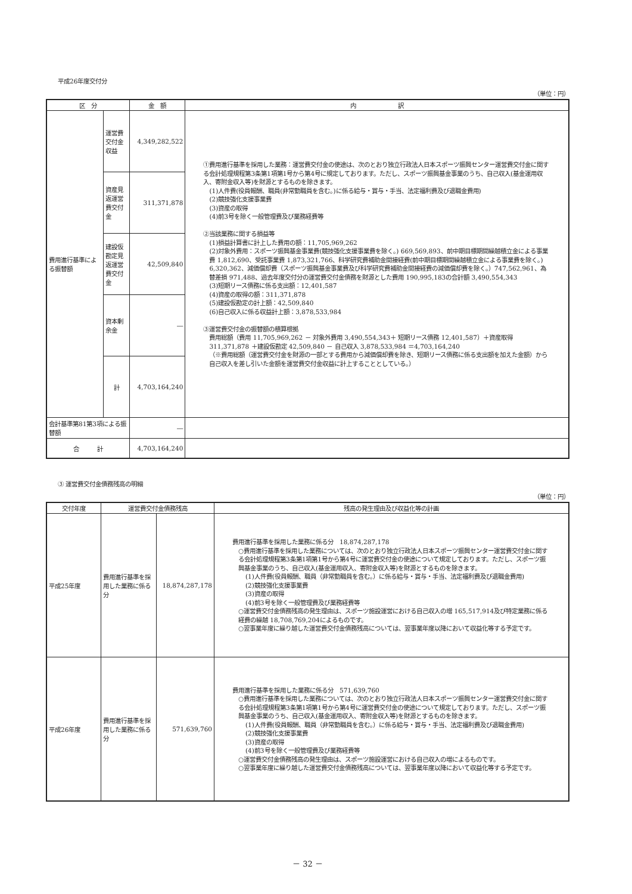平成26年度交付分
（単位：円）
| 区 分 | | 金 額 | 内 訳 |
| --- | --- | --- | --- |
| 費用進行基準による振替額 | 運営費交付金収益 | 4,349,282,522 | ①費用進行基準を採用した業務：運営費交付金の使途は、次のとおり独立行政法人日本スポーツ振興センター運営費交付金に関する会計処理規程第3条第1項第1号から第4号に規定しております。ただし、スポーツ振興基金事業のうち、自己収入(基金運用収入、寄附金収入等)を財源とするものを除きます。 (1)人件費(役員報酬、職員(非常勤職員を含む。)に係る給与・賞与・手当、法定福利費及び退職金費用) (2)競技強化支援事業費 (3)資産の取得 (4)前3号を除く一般管理費及び業務経費等 ②当該業務に関する損益等 (1)損益計算書に計上した費用の額：11,705,969,262 (2)対象外費用：スポーツ振興基金事業費(競技強化支援事業費を除く。) 669,569,893、前中期目標期間繰越積立金による事業費 1,812,690、受託事業費 1,873,321,766、科学研究費補助金間接経費(前中期目標期間繰越積立金による事業費を除く。) 6,320,362、減価償却費（スポーツ振興基金事業費及び科学研究費補助金間接経費の減価償却費を除く。）747,562,961、為替差損 971,488、過去年度交付分の運営費交付金債務を財源とした費用 190,995,183の合計額 3,490,554,343 (3)短期リース債務に係る支出額：12,401,587 (4)資産の取得の額：311,371,878 (5)建設仮勘定の計上額：42,509,840 (6)自己収入に係る収益計上額：3,878,533,984 ③運営費交付金の振替額の積算根拠 費用総額（費用 11,705,969,262 － 対象外費用 3,490,554,343＋ 短期リース債務 12,401,587）＋資産取得 311,371,878 ＋建設仮勘定 42,509,840 － 自己収入 3,878,533,984 ＝4,703,164,240 （※費用総額（運営費交付金を財源の一部とする費用から減価償却費を除き、短期リース債務に係る支出額を加えた金額）から自己収入を差し引いた金額を運営費交付金収益に計上することとしている。） |
| | 資産見返運営費交付金 | 311,371,878 | |
| | 建設仮勘定見返運営費交付金 | 42,509,840 | |
| | 資本剰余金 | ― | |
| | 計 | 4,703,164,240 | |
| 会計基準第81第3項による振替額 | | ― | |
| 合 計 | | 4,703,164,240 | |
③ 運営費交付金債務残高の明細
（単位：円）
| 交付年度 | 運営費交付金債務残高 | | 残高の発生理由及び収益化等の計画 |
| --- | --- | --- | --- |
| 平成25年度 | 費用進行基準を採用した業務に係る分 | 18,874,287,178 | 費用進行基準を採用した業務に係る分 18,874,287,178 ○費用進行基準を採用した業務については、次のとおり独立行政法人日本スポーツ振興センター運営費交付金に関する会計処理規程第3条第1項第1号から第4号に運営費交付金の使途について規定しております。ただし、スポーツ振興基金事業のうち、自己収入(基金運用収入、寄附金収入等)を財源とするものを除きます。 (1)人件費(役員報酬、職員（非常勤職員を含む。）に係る給与・賞与・手当、法定福利費及び退職金費用) (2)競技強化支援事業費 (3)資産の取得 (4)前3号を除く一般管理費及び業務経費等 ○運営費交付金債務残高の発生理由は、スポーツ施設運営における自己収入の増 165,517,914及び特定業務に係る経費の繰越 18,708,769,204によるものです。 ○翌事業年度に繰り越した運営費交付金債務残高については、翌事業年度以降において収益化等する予定です。 |
| 平成26年度 | 費用進行基準を採用した業務に係る分 | 571,639,760 | 費用進行基準を採用した業務に係る分 571,639,760 ○費用進行基準を採用した業務については、次のとおり独立行政法人日本スポーツ振興センター運営費交付金に関する会計処理規程第3条第1項第1号から第4号に運営費交付金の使途について規定しております。ただし、スポーツ振興基金事業のうち、自己収入(基金運用収入、寄附金収入等)を財源とするものを除きます。 (1)人件費(役員報酬、職員（非常勤職員を含む。）に係る給与・賞与・手当、法定福利費及び退職金費用) (2)競技強化支援事業費 (3)資産の取得 (4)前3号を除く一般管理費及び業務経費等 ○運営費交付金債務残高の発生理由は、スポーツ施設運営における自己収入の増によるものです。 ○翌事業年度に繰り越した運営費交付金債務残高については、翌事業年度以降において収益化等する予定です。 |
－ 32 －